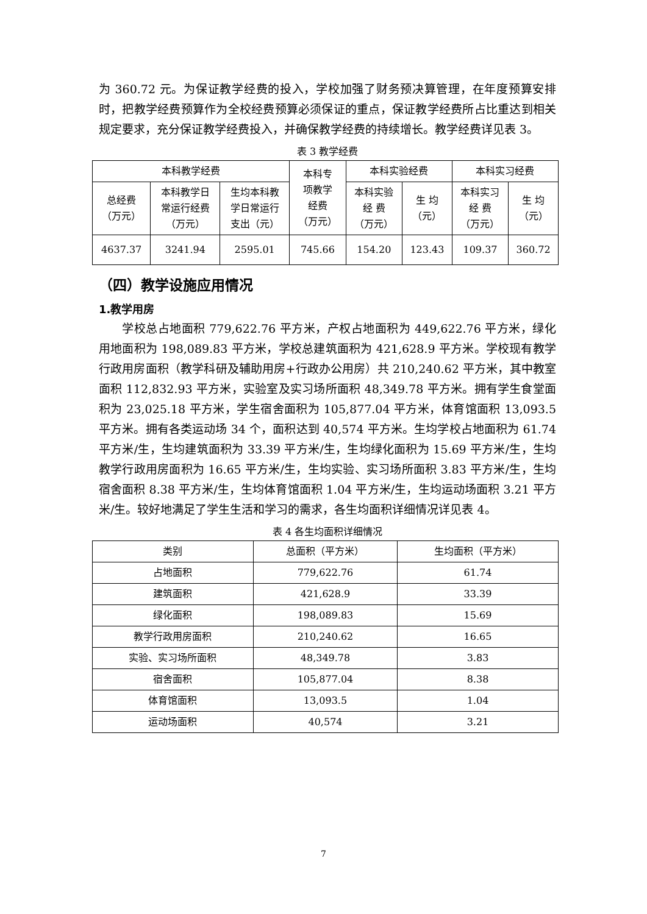为 360.72 元。为保证教学经费的投入，学校加强了财务预决算管理，在年度预算安排时，把教学经费预算作为全校经费预算必须保证的重点，保证教学经费所占比重达到相关规定要求，充分保证教学经费投入，并确保教学经费的持续增长。教学经费详见表 3。
表 3 教学经费
| 本科教学经费 | | | 本科专 项教学 经费 （万元） | 本科实验经费 | | 本科实习经费 | |
| --- | --- | --- | --- | --- | --- | --- | --- |
| 总经费 （万元） | 本科教学日 常运行经费 （万元） | 生均本科教 学日常运行 支出（元） | | 本科实验 经 费 （万元） | 生 均 （元） | 本科实习 经 费 （万元） | 生 均 （元） |
| 4637.37 | 3241.94 | 2595.01 | 745.66 | 154.20 | 123.43 | 109.37 | 360.72 |
（四）教学设施应用情况
1.教学用房
学校总占地面积 779,622.76 平方米，产权占地面积为 449,622.76 平方米，绿化用地面积为 198,089.83 平方米，学校总建筑面积为 421,628.9 平方米。学校现有教学行政用房面积（教学科研及辅助用房+行政办公用房）共 210,240.62 平方米，其中教室面积 112,832.93 平方米，实验室及实习场所面积 48,349.78 平方米。拥有学生食堂面积为 23,025.18 平方米，学生宿舍面积为 105,877.04 平方米，体育馆面积 13,093.5 平方米。拥有各类运动场 34 个，面积达到 40,574 平方米。生均学校占地面积为 61.74 平方米/生，生均建筑面积为 33.39 平方米/生，生均绿化面积为 15.69 平方米/生，生均教学行政用房面积为 16.65 平方米/生，生均实验、实习场所面积 3.83 平方米/生，生均宿舍面积 8.38 平方米/生，生均体育馆面积 1.04 平方米/生，生均运动场面积 3.21 平方米/生。较好地满足了学生生活和学习的需求，各生均面积详细情况详见表 4。
表 4 各生均面积详细情况
| 类别 | 总面积（平方米） | 生均面积（平方米） |
| --- | --- | --- |
| 占地面积 | 779,622.76 | 61.74 |
| 建筑面积 | 421,628.9 | 33.39 |
| 绿化面积 | 198,089.83 | 15.69 |
| 教学行政用房面积 | 210,240.62 | 16.65 |
| 实验、实习场所面积 | 48,349.78 | 3.83 |
| 宿舍面积 | 105,877.04 | 8.38 |
| 体育馆面积 | 13,093.5 | 1.04 |
| 运动场面积 | 40,574 | 3.21 |
7